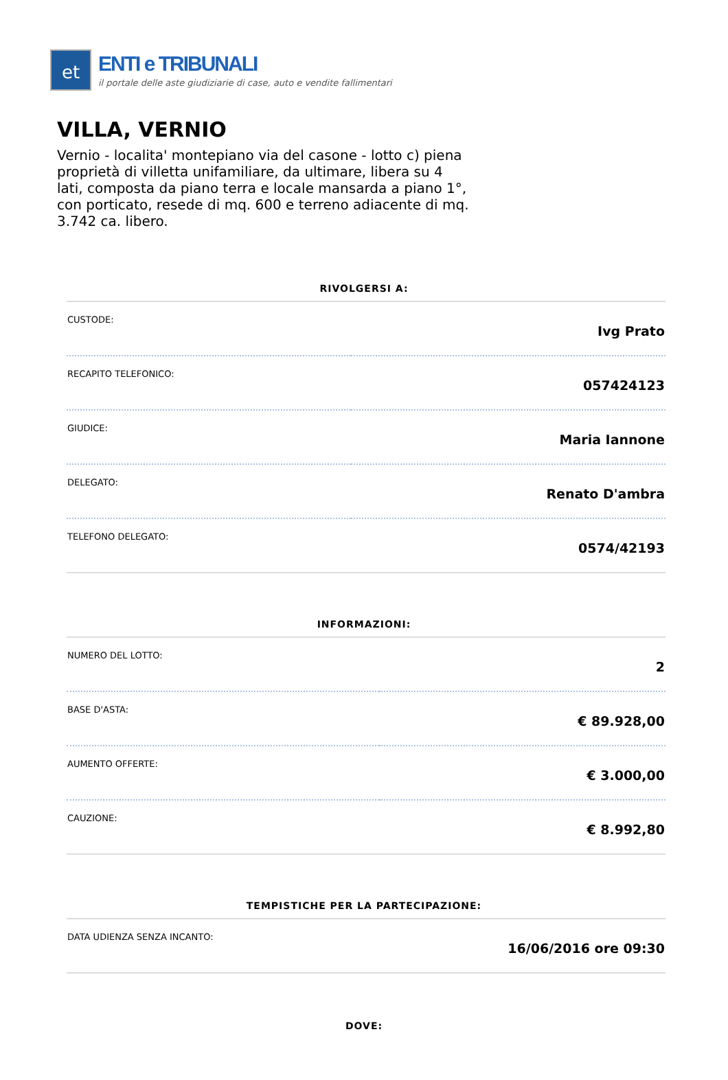et
ENTI e TRIBUNALI
il portale delle aste giudiziarie di case, auto e vendite fallimentari
VILLA, VERNIO
Vernio - localita' montepiano via del casone - lotto c) piena proprietà di villetta unifamiliare, da ultimare, libera su 4 lati, composta da piano terra e locale mansarda a piano 1°, con porticato, resede di mq. 600 e terreno adiacente di mq. 3.742 ca. libero.
RIVOLGERSI A:
| CUSTODE: | Ivg Prato |
| RECAPITO TELEFONICO: | 057424123 |
| GIUDICE: | Maria Iannone |
| DELEGATO: | Renato D'ambra |
| TELEFONO DELEGATO: | 0574/42193 |
INFORMAZIONI:
| NUMERO DEL LOTTO: | 2 |
| BASE D'ASTA: | € 89.928,00 |
| AUMENTO OFFERTE: | € 3.000,00 |
| CAUZIONE: | € 8.992,80 |
TEMPISTICHE PER LA PARTECIPAZIONE:
| DATA UDIENZA SENZA INCANTO: | 16/06/2016 ore 09:30 |
DOVE: